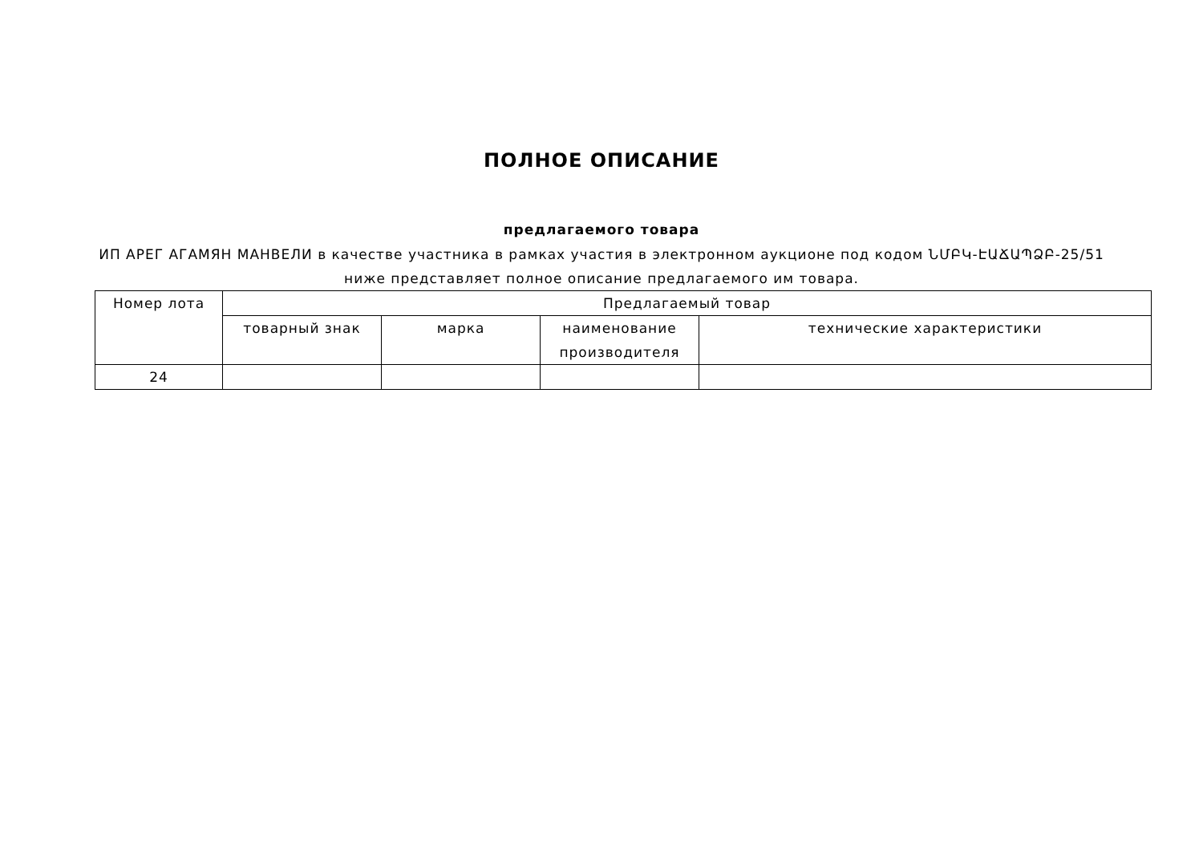ПОЛНОЕ ОПИСАНИЕ
предлагаемого товара
ИП АРЕГ АГАМЯН МАНВЕЛИ в качестве участника в рамках участия в электронном аукционе под кодом ՆՄԲԿ-ԷԱՃԱՊՁԲ-25/51 ниже представляет полное описание предлагаемого им товара.
| Номер лота | Предлагаемый товар | | | |
| --- | --- | --- | --- | --- |
| | товарный знак | марка | наименование производителя | технические характеристики |
| 24 | | | | |